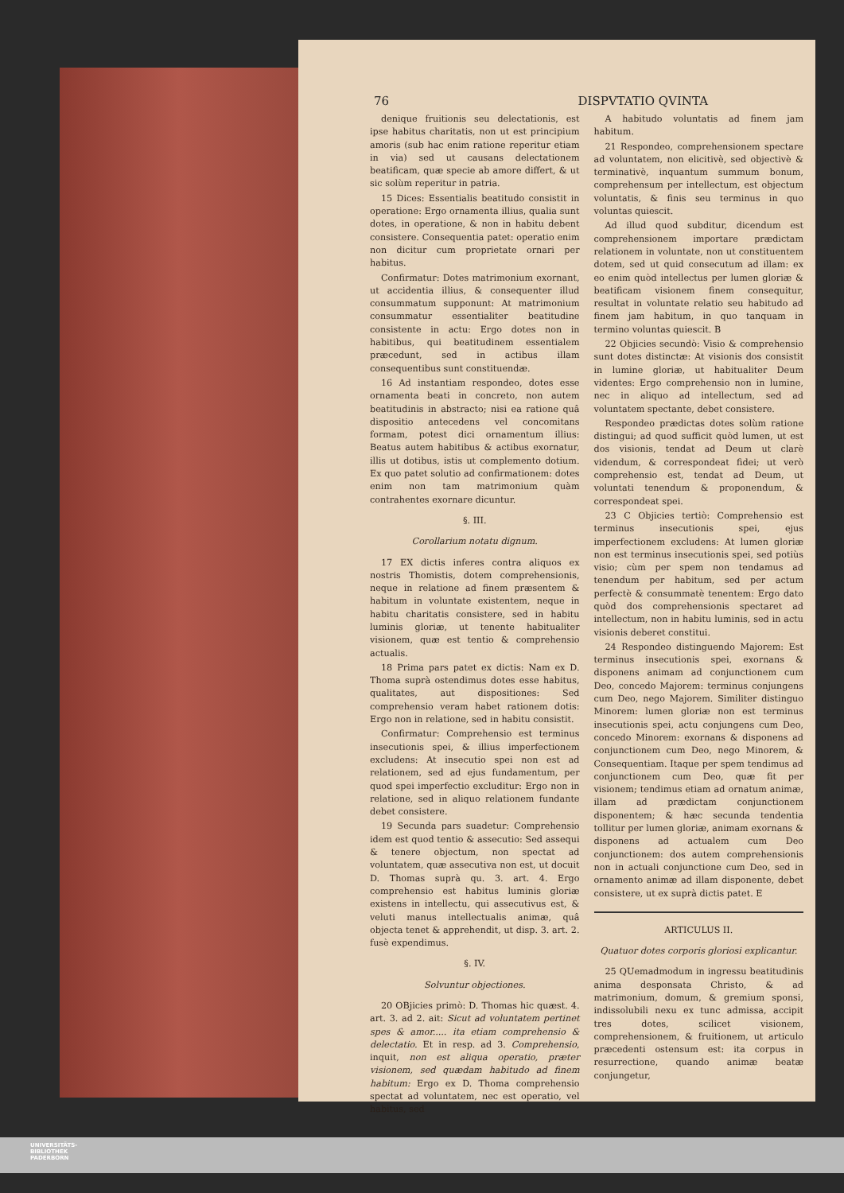76 DISPVTATIO QVINTA
denique fruitionis seu delectationis, est ipse habitus charitatis, non ut est principium amoris (sub hac enim ratione reperitur etiam in via) sed ut causans delectationem beatificam, quæ specie ab amore differt, & ut sic solùm reperitur in patria.
15 Dices: Essentialis beatitudo consistit in operatione: Ergo ornamenta illius, qualia sunt dotes, in operatione, & non in habitu debent consistere. Consequentia patet: operatio enim non dicitur cum proprietate ornari per habitus.
Confirmatur: Dotes matrimonium exornant, ut accidentia illius, & consequenter illud consummatum supponunt: At matrimonium consummatur essentialiter beatitudine consistente in actu: Ergo dotes non in habitibus, qui beatitudinem essentialem præcedunt, sed in actibus illam consequentibus sunt constituendæ.
16 Ad instantiam respondeo, dotes esse ornamenta beati in concreto, non autem beatitudinis in abstracto; nisi ea ratione quâ dispositio antecedens vel concomitans formam, potest dici ornamentum illius: Beatus autem habitibus & actibus exornatur, illis ut dotibus, istis ut complemento dotium. Ex quo patet solutio ad confirmationem: dotes enim non tam matrimonium quàm contrahentes exornare dicuntur.
§. III.
Corollarium notatu dignum.
17 EX dictis inferes contra aliquos ex nostris Thomistis, dotem comprehensionis, neque in relatione ad finem præsentem & habitum in voluntate existentem, neque in habitu charitatis consistere, sed in habitu luminis gloriæ, ut tenente habitualiter visionem, quæ est tentio & comprehensio actualis.
18 Prima pars patet ex dictis: Nam ex D. Thoma suprà ostendimus dotes esse habitus, qualitates, aut dispositiones: Sed comprehensio veram habet rationem dotis: Ergo non in relatione, sed in habitu consistit.
Confirmatur: Comprehensio est terminus insecutionis spei, & illius imperfectionem excludens: At insecutio spei non est ad relationem, sed ad ejus fundamentum, per quod spei imperfectio excluditur: Ergo non in relatione, sed in aliquo relationem fundante debet consistere.
19 Secunda pars suadetur: Comprehensio idem est quod tentio & assecutio: Sed assequi & tenere objectum, non spectat ad voluntatem, quæ assecutiva non est, ut docuit D. Thomas suprà qu. 3. art. 4. Ergo comprehensio est habitus luminis gloriæ existens in intellectu, qui assecutivus est, & veluti manus intellectualis animæ, quâ objecta tenet & apprehendit, ut disp. 3. art. 2. fusè expendimus.
§. IV.
Solvuntur objectiones.
20 OBjicies primò: D. Thomas hic quæst. 4. art. 3. ad 2. ait: Sicut ad voluntatem pertinet spes & amor..... ita etiam comprehensio & delectatio. Et in resp. ad 3. Comprehensio, inquit, non est aliqua operatio, præter visionem, sed quædam habitudo ad finem habitum: Ergo ex D. Thoma comprehensio spectat ad voluntatem, nec est operatio, vel habitus, sed
A habitudo voluntatis ad finem jam habitum.
21 Respondeo, comprehensionem spectare ad voluntatem, non elicitivè, sed objectivè & terminativè, inquantum summum bonum, comprehensum per intellectum, est objectum voluntatis, & finis seu terminus in quo voluntas quiescit.
Ad illud quod subditur, dicendum est comprehensionem importare prædictam relationem in voluntate, non ut constituentem dotem, sed ut quid consecutum ad illam: ex eo enim quòd intellectus per lumen gloriæ & beatificam visionem finem consequitur, resultat in voluntate relatio seu habitudo ad finem jam habitum, in quo tanquam in termino voluntas quiescit. B
22 Objicies secundò: Visio & comprehensio sunt dotes distinctæ: At visionis dos consistit in lumine gloriæ, ut habitualiter Deum videntes: Ergo comprehensio non in lumine, nec in aliquo ad intellectum, sed ad voluntatem spectante, debet consistere.
Respondeo prædictas dotes solùm ratione distingui; ad quod sufficit quòd lumen, ut est dos visionis, tendat ad Deum ut clarè videndum, & correspondeat fidei; ut verò comprehensio est, tendat ad Deum, ut voluntati tenendum & proponendum, & correspondeat spei.
23 C Objicies tertiò: Comprehensio est terminus insecutionis spei, ejus imperfectionem excludens: At lumen gloriæ non est terminus insecutionis spei, sed potiùs visio; cùm per spem non tendamus ad tenendum per habitum, sed per actum perfectè & consummatè tenentem: Ergo dato quòd dos comprehensionis spectaret ad intellectum, non in habitu luminis, sed in actu visionis deberet constitui.
24 Respondeo distinguendo Majorem: Est terminus insecutionis spei, exornans & disponens animam ad conjunctionem cum Deo, concedo Majorem: terminus conjungens cum Deo, nego Majorem. Similiter distinguo Minorem: lumen gloriæ non est terminus insecutionis spei, actu conjungens cum Deo, concedo Minorem: exornans & disponens ad conjunctionem cum Deo, nego Minorem, & Consequentiam. Itaque per spem tendimus ad conjunctionem cum Deo, quæ fit per visionem; tendimus etiam ad ornatum animæ, illam ad prædictam conjunctionem disponentem; & hæc secunda tendentia tollitur per lumen gloriæ, animam exornans & disponens ad actualem cum Deo conjunctionem: dos autem comprehensionis non in actuali conjunctione cum Deo, sed in ornamento animæ ad illam disponente, debet consistere, ut ex suprà dictis patet. E
ARTICULUS II.
Quatuor dotes corporis gloriosi explicantur.
25 QUemadmodum in ingressu beatitudinis anima desponsata Christo, & ad matrimonium, domum, & gremium sponsi, indissolubili nexu ex tunc admissa, accipit tres dotes, scilicet visionem, comprehensionem, & fruitionem, ut articulo præcedenti ostensum est: ita corpus in resurrectione, quando animæ beatæ conjungetur,
UNIVERSITÄTS-
BIBLIOTHEK
PADERBORN